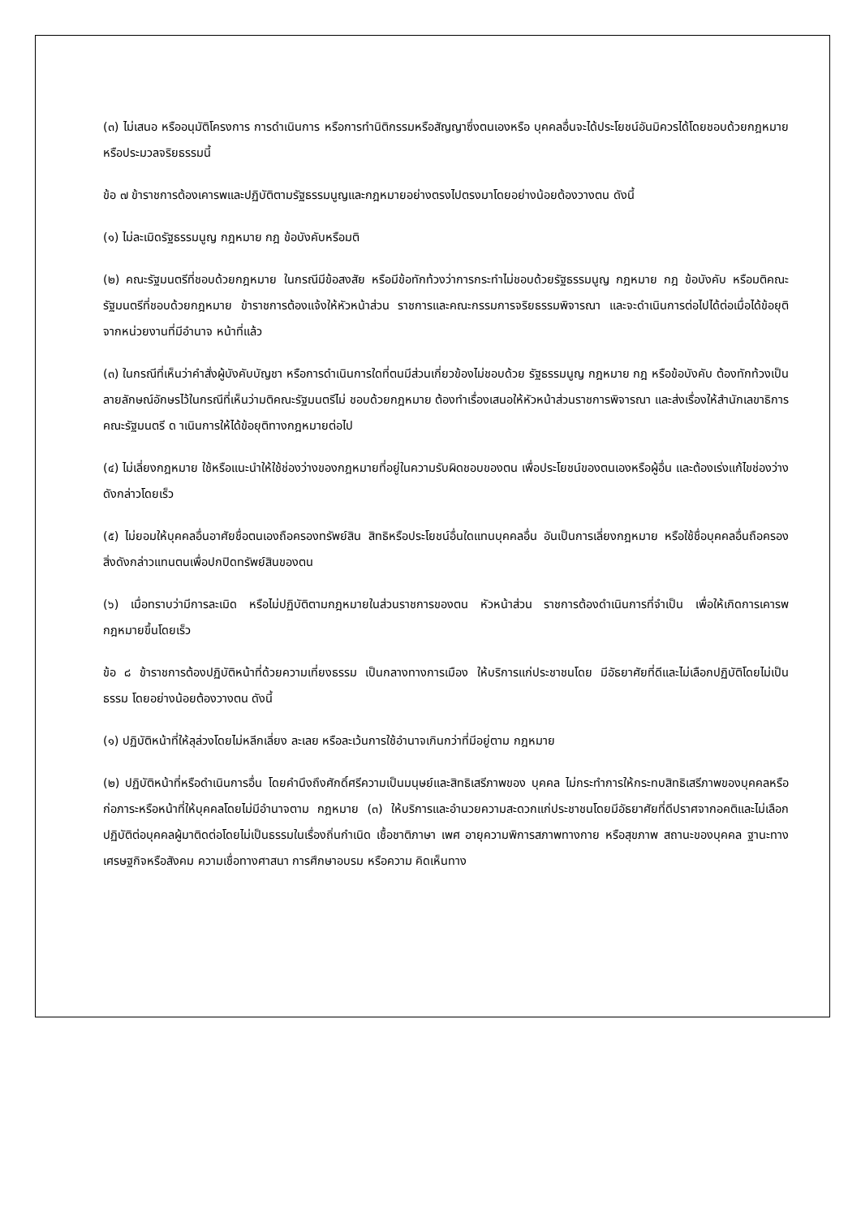(๓) ไม่เสนอ หรืออนุมัติโครงการ การดำเนินการ หรือการทำนิติกรรมหรือสัญญาซึ่งตนเองหรือ บุคคลอื่นจะได้ประโยชน์อันมิควรได้โดยชอบด้วยกฎหมายหรือประมวลจริยธรรมนี้
ข้อ ๗ ข้าราชการต้องเคารพและปฏิบัติตามรัฐธรรมนูญและกฎหมายอย่างตรงไปตรงมาโดยอย่างน้อยต้องวางตน ดังนี้
(๑) ไม่ละเมิดรัฐธรรมนูญ กฎหมาย กฎ ข้อบังคับหรือมติ
(๒) คณะรัฐมนตรีที่ชอบด้วยกฎหมาย ในกรณีมีข้อสงสัย หรือมีข้อทักท้วงว่าการกระทำไม่ชอบด้วยรัฐธรรมนูญ กฎหมาย กฎ ข้อบังคับ หรือมติคณะรัฐมนตรีที่ชอบด้วยกฎหมาย ข้าราชการต้องแจ้งให้หัวหน้าส่วน ราชการและคณะกรรมการจริยธรรมพิจารณา และจะดำเนินการต่อไปได้ต่อเมื่อได้ข้อยุติจากหน่วยงานที่มีอำนาจ หน้าที่แล้ว
(๓) ในกรณีที่เห็นว่าคำสั่งผู้บังคับบัญชา หรือการดำเนินการใดที่ตนมีส่วนเกี่ยวข้องไม่ชอบด้วย รัฐธรรมนูญ กฎหมาย กฎ หรือข้อบังคับ ต้องทักท้วงเป็นลายลักษณ์อักษรไว้ในกรณีที่เห็นว่ามติคณะรัฐมนตรีไม่ ชอบด้วยกฎหมาย ต้องทำเรื่องเสนอให้หัวหน้าส่วนราชการพิจารณา และส่งเรื่องให้สำนักเลขาธิการคณะรัฐมนตรี ด าเนินการให้ได้ข้อยุติทางกฎหมายต่อไป
(๔) ไม่เลี่ยงกฎหมาย ใช้หรือแนะนำให้ใช้ช่องว่างของกฎหมายที่อยู่ในความรับผิดชอบของตน เพื่อประโยชน์ของตนเองหรือผู้อื่น และต้องเร่งแก้ไขช่องว่างดังกล่าวโดยเร็ว
(๕) ไม่ยอมให้บุคคลอื่นอาศัยชื่อตนเองถือครองทรัพย์สิน สิทธิหรือประโยชน์อื่นใดแทนบุคคลอื่น อันเป็นการเลี่ยงกฎหมาย หรือใช้ชื่อบุคคลอื่นถือครองสิ่งดังกล่าวแทนตนเพื่อปกปิดทรัพย์สินของตน
(๖) เมื่อทราบว่ามีการละเมิด หรือไม่ปฏิบัติตามกฎหมายในส่วนราชการของตน หัวหน้าส่วน ราชการต้องดำเนินการที่จำเป็น เพื่อให้เกิดการเคารพกฎหมายขึ้นโดยเร็ว
ข้อ ๘ ข้าราชการต้องปฏิบัติหน้าที่ด้วยความเที่ยงธรรม เป็นกลางทางการเมือง ให้บริการแก่ประชาชนโดย มีอัธยาศัยที่ดีและไม่เลือกปฏิบัติโดยไม่เป็นธรรม โดยอย่างน้อยต้องวางตน ดังนี้
(๑) ปฏิบัติหน้าที่ให้ลุล่วงโดยไม่หลีกเลี่ยง ละเลย หรือละเว้นการใช้อำนาจเกินกว่าที่มีอยู่ตาม กฎหมาย
(๒) ปฏิบัติหน้าที่หรือดำเนินการอื่น โดยคำนึงถึงศักดิ์ศรีความเป็นมนุษย์และสิทธิเสรีภาพของ บุคคล ไม่กระทำการให้กระทบสิทธิเสรีภาพของบุคคลหรือก่อภาระหรือหน้าที่ให้บุคคลโดยไม่มีอำนาจตาม กฎหมาย (๓) ให้บริการและอำนวยความสะดวกแก่ประชาชนโดยมีอัธยาศัยที่ดีปราศจากอคติและไม่เลือก ปฏิบัติต่อบุคคลผู้มาติดต่อโดยไม่เป็นธรรมในเรื่องถิ่นกำเนิด เชื้อชาติภาษา เพศ อายุความพิการสภาพทางกาย หรือสุขภาพ สถานะของบุคคล ฐานะทางเศรษฐกิจหรือสังคม ความเชื่อทางศาสนา การศึกษาอบรม หรือความ คิดเห็นทาง